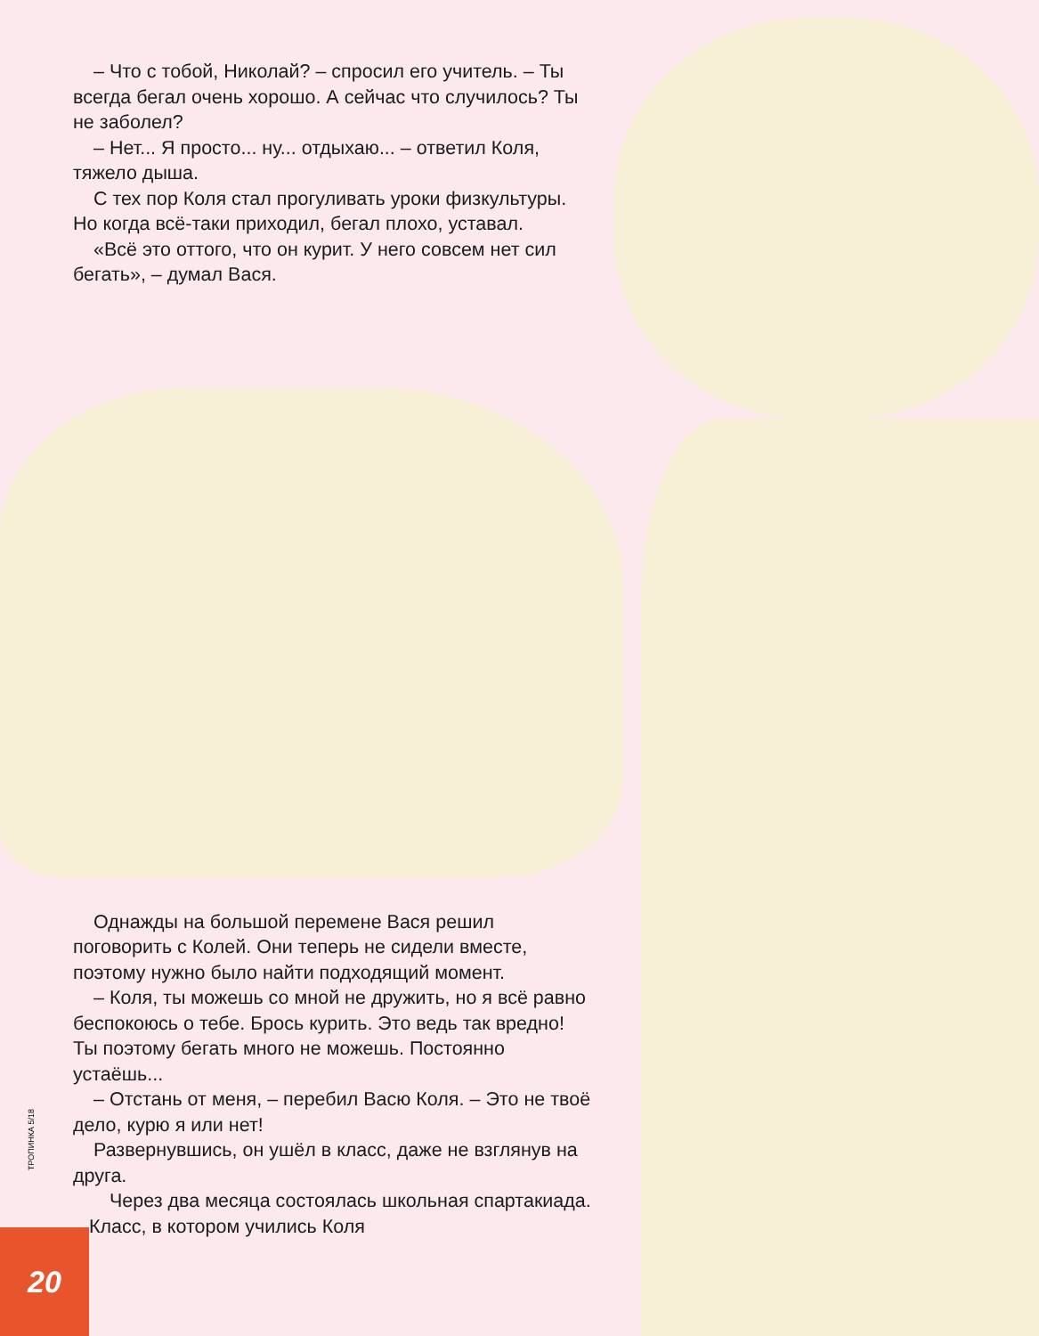– Что с тобой, Николай? – спросил его учитель. – Ты всегда бегал очень хорошо. А сейчас что случилось? Ты не заболел?
– Нет... Я просто... ну... отдыхаю... – ответил Коля, тяжело дыша.
С тех пор Коля стал прогуливать уроки физкультуры. Но когда всё-таки приходил, бегал плохо, уставал.
«Всё это оттого, что он курит. У него совсем нет сил бегать», – думал Вася.
Однажды на большой перемене Вася решил поговорить с Колей. Они теперь не сидели вместе, поэтому нужно было найти подходящий момент.
– Коля, ты можешь со мной не дружить, но я всё равно беспокоюсь о тебе. Брось курить. Это ведь так вредно! Ты поэтому бегать много не можешь. Постоянно устаёшь...
– Отстань от меня, – перебил Васю Коля. – Это не твоё дело, курю я или нет!
Развернувшись, он ушёл в класс, даже не взглянув на друга.
Через два месяца состоялась школьная спартакиада. Класс, в котором учились Коля
ТРОПИНКА 5/18
20